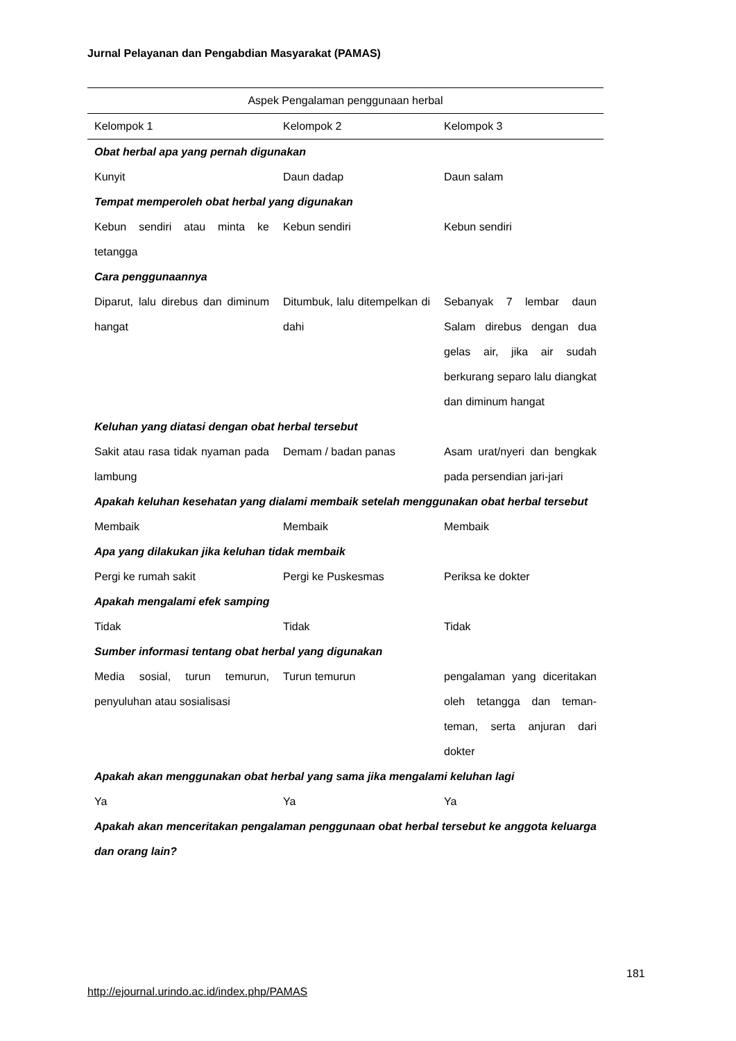Jurnal Pelayanan dan Pengabdian Masyarakat (PAMAS)
| Aspek Pengalaman penggunaan herbal | | |
| --- | --- | --- |
| Kelompok 1 | Kelompok 2 | Kelompok 3 |
| Obat herbal apa yang pernah digunakan | | |
| Kunyit | Daun dadap | Daun salam |
| Tempat memperoleh obat herbal yang digunakan | | |
| Kebun sendiri atau minta ke tetangga | Kebun sendiri | Kebun sendiri |
| Cara penggunaannya | | |
| Diparut, lalu direbus dan diminum hangat | Ditumbuk, lalu ditempelkan di dahi | Sebanyak 7 lembar daun Salam direbus dengan dua gelas air, jika air sudah berkurang separo lalu diangkat dan diminum hangat |
| Keluhan yang diatasi dengan obat herbal tersebut | | |
| Sakit atau rasa tidak nyaman pada lambung | Demam / badan panas | Asam urat/nyeri dan bengkak pada persendian jari-jari |
| Apakah keluhan kesehatan yang dialami membaik setelah menggunakan obat herbal tersebut | | |
| Membaik | Membaik | Membaik |
| Apa yang dilakukan jika keluhan tidak membaik | | |
| Pergi ke rumah sakit | Pergi ke Puskesmas | Periksa ke dokter |
| Apakah mengalami efek samping | | |
| Tidak | Tidak | Tidak |
| Sumber informasi tentang obat herbal yang digunakan | | |
| Media sosial, turun temurun, penyuluhan atau sosialisasi | Turun temurun | pengalaman yang diceritakan oleh tetangga dan teman-teman, serta anjuran dari dokter |
| Apakah akan menggunakan obat herbal yang sama jika mengalami keluhan lagi | | |
| Ya | Ya | Ya |
| Apakah akan menceritakan pengalaman penggunaan obat herbal tersebut ke anggota keluarga dan orang lain? | | |
181
http://ejournal.urindo.ac.id/index.php/PAMAS